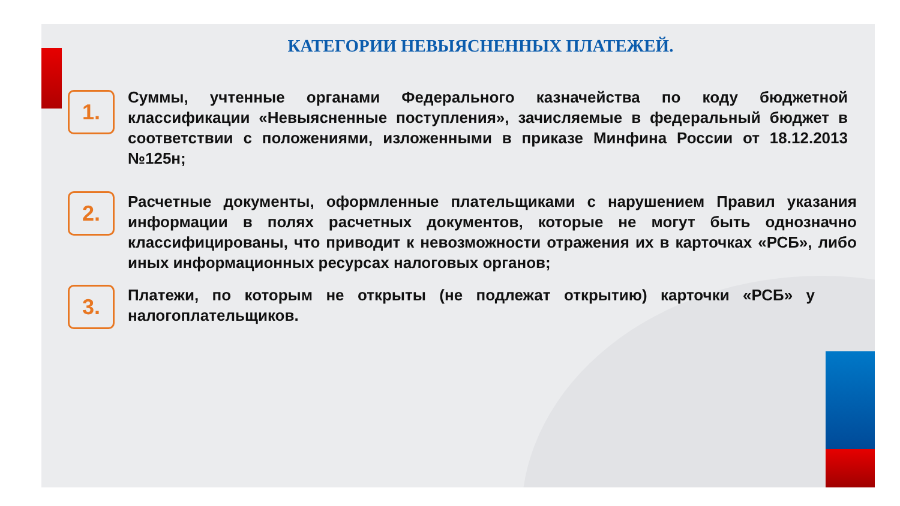КАТЕГОРИИ НЕВЫЯСНЕННЫХ ПЛАТЕЖЕЙ.
1.
Суммы, учтенные органами Федерального казначейства по коду бюджетной классификации «Невыясненные поступления», зачисляемые в федеральный бюджет в соответствии с положениями, изложенными в приказе Минфина России от 18.12.2013 №125н;
2.
Расчетные документы, оформленные плательщиками с нарушением Правил указания информации в полях расчетных документов, которые не могут быть однозначно классифицированы, что приводит к невозможности отражения их в карточках «РСБ», либо иных информационных ресурсах налоговых органов;
3.
Платежи, по которым не открыты (не подлежат открытию) карточки «РСБ» у налогоплательщиков.